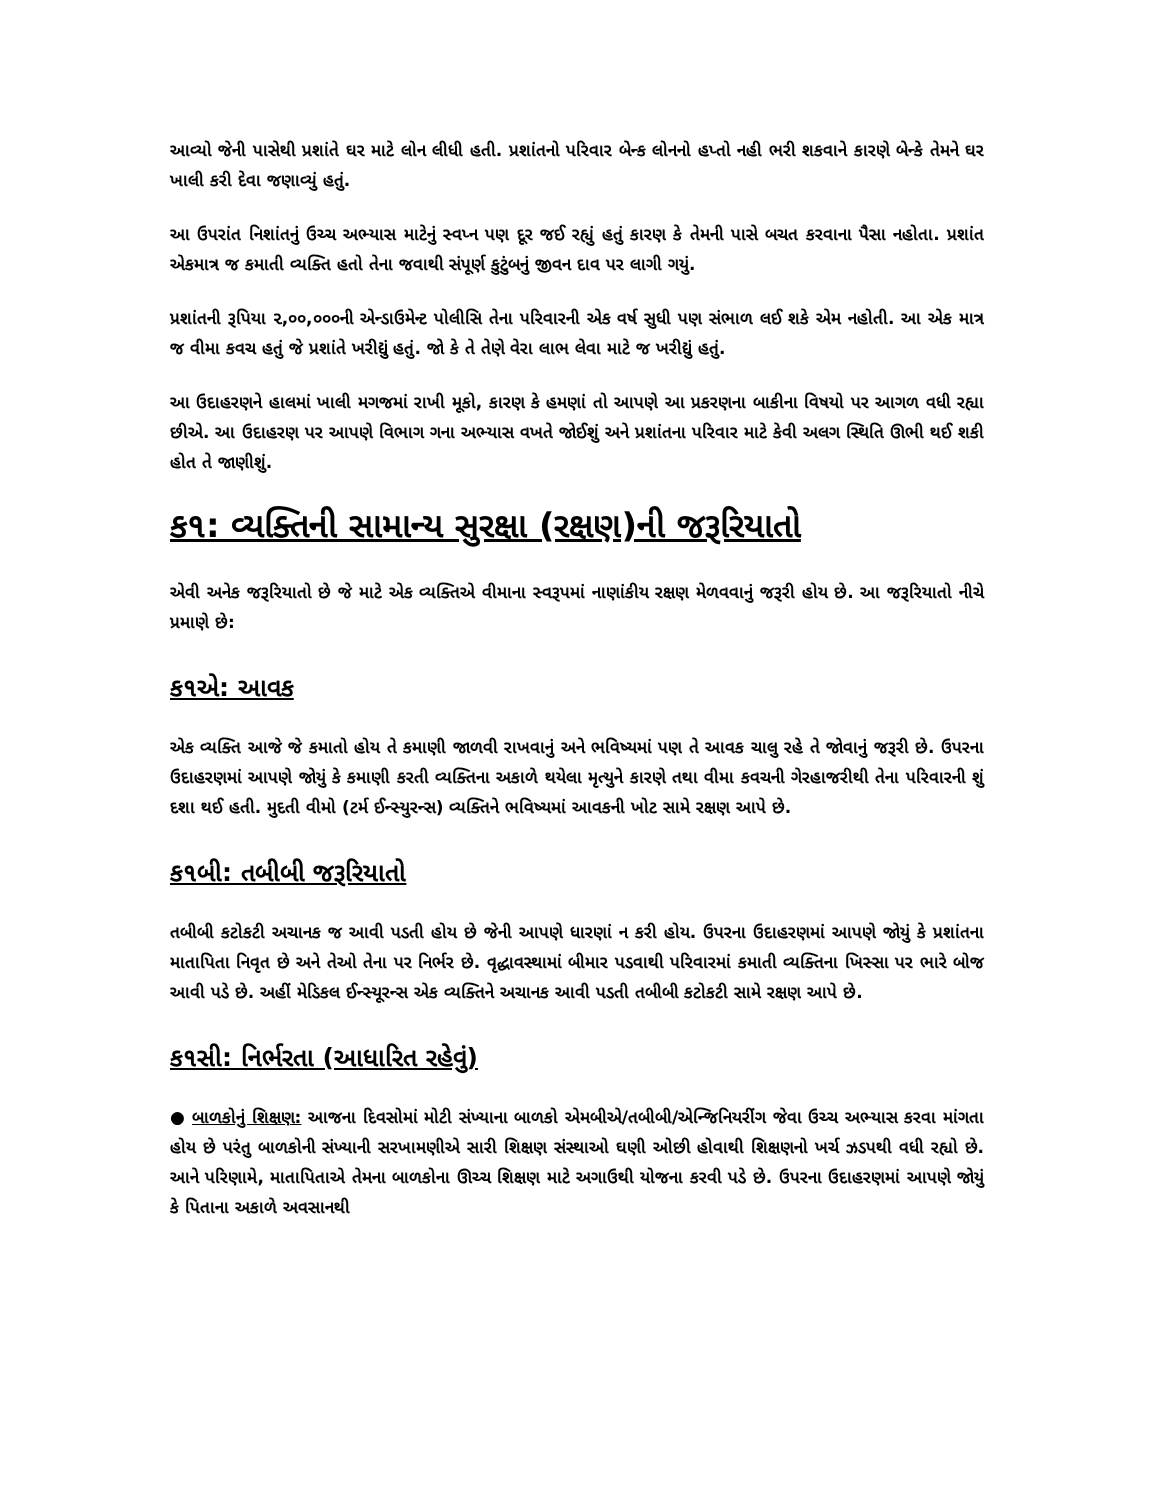આવ્યો જેની પાસેથી પ્રશાંતે ઘર માટે લોન લીધી હતી. પ્રશાંતનો પરિવાર બેન્ક લોનનો હપ્તો નહી ભરી શકવાને કારણે બેન્કે તેમને ઘર ખાલી કરી દેવા જણાવ્યું હતું.
આ ઉપરાંત નિશાંતનું ઉચ્ચ અભ્યાસ માટેનું સ્વપ્ન પણ દૂર જઈ રહ્યું હતું કારણ કે તેમની પાસે બચત કરવાના પૈસા નહોતા. પ્રશાંત એકમાત્ર જ કમાતી વ્યક્તિ હતો તેના જવાથી સંપૂર્ણ કુટુંબનું જીવન દાવ પર લાગી ગયું.
પ્રશાંતની રૂપિયા ૨,૦૦,૦૦૦ની એન્ડાઉમેન્ટ પોલીસિ તેના પરિવારની એક વર્ષ સુધી પણ સંભાળ લઈ શકે એમ નહોતી. આ એક માત્ર જ વીમા કવચ હતું જે પ્રશાંતે ખરીદ્યું હતું. જો કે તે તેણે વેરા લાભ લેવા માટે જ ખરીદ્યું હતું.
આ ઉદાહરણને હાલમાં ખાલી મગજમાં રાખી મૂકો, કારણ કે હમણાં તો આપણે આ પ્રકરણના બાકીના વિષયો પર આગળ વધી રહ્યા છીએ. આ ઉદાહરણ પર આપણે વિભાગ ગના અભ્યાસ વખતે જોઈશું અને પ્રશાંતના પરિવાર માટે કેવી અલગ સ્થિતિ ઊભી થઈ શકી હોત તે જાણીશું.
ક૧: વ્યક્તિની સામાન્ય સુરક્ષા (રક્ષણ)ની જરૂરિયાતો
એવી અનેક જરૂરિયાતો છે જે માટે એક વ્યક્તિએ વીમાના સ્વરૂપમાં નાણાંકીય રક્ષણ મેળવવાનું જરૂરી હોય છે. આ જરૂરિયાતો નીચે પ્રમાણે છે:
ક૧એ: આવક
એક વ્યક્તિ આજે જે કમાતો હોય તે કમાણી જાળવી રાખવાનું અને ભવિષ્યમાં પણ તે આવક ચાલુ રહે તે જોવાનું જરૂરી છે. ઉપરના ઉદાહરણમાં આપણે જોયું કે કમાણી કરતી વ્યક્તિના અકાળે થયેલા મૃત્યુને કારણે તથા વીમા કવચની ગેરહાજરીથી તેના પરિવારની શું દશા થઈ હતી. મુદતી વીમો (ટર્મ ઈન્સ્યુરન્સ) વ્યક્તિને ભવિષ્યમાં આવકની ખોટ સામે રક્ષણ આપે છે.
ક૧બી: તબીબી જરૂરિયાતો
તબીબી કટોકટી અચાનક જ આવી પડતી હોય છે જેની આપણે ધારણાં ન કરી હોય. ઉપરના ઉદાહરણમાં આપણે જોયું કે પ્રશાંતના માતાપિતા નિવૃત છે અને તેઓ તેના પર નિર્ભર છે. વૃદ્ધાવસ્થામાં બીમાર પડવાથી પરિવારમાં કમાતી વ્યક્તિના ખિસ્સા પર ભારે બોજ આવી પડે છે. અહીં મેડિકલ ઈન્સ્યૂરન્સ એક વ્યક્તિને અચાનક આવી પડતી તબીબી કટોકટી સામે રક્ષણ આપે છે.
ક૧સી: નિર્ભરતા (આધારિત રહેવું)
● બાળકોનું શિક્ષણ: આજના દિવસોમાં મોટી સંખ્યાના બાળકો એમબીએ/તબીબી/એન્જિનિયરીંગ જેવા ઉચ્ચ અભ્યાસ કરવા માંગતા હોય છે પરંતુ બાળકોની સંખ્યાની સરખામણીએ સારી શિક્ષણ સંસ્થાઓ ઘણી ઓછી હોવાથી શિક્ષણનો ખર્ચ ઝડપથી વધી રહ્યો છે. આને પરિણામે, માતાપિતાએ તેમના બાળકોના ઊચ્ચ શિક્ષણ માટે અગાઉથી યોજના કરવી પડે છે. ઉપરના ઉદાહરણમાં આપણે જોયું કે પિતાના અકાળે અવસાનથી